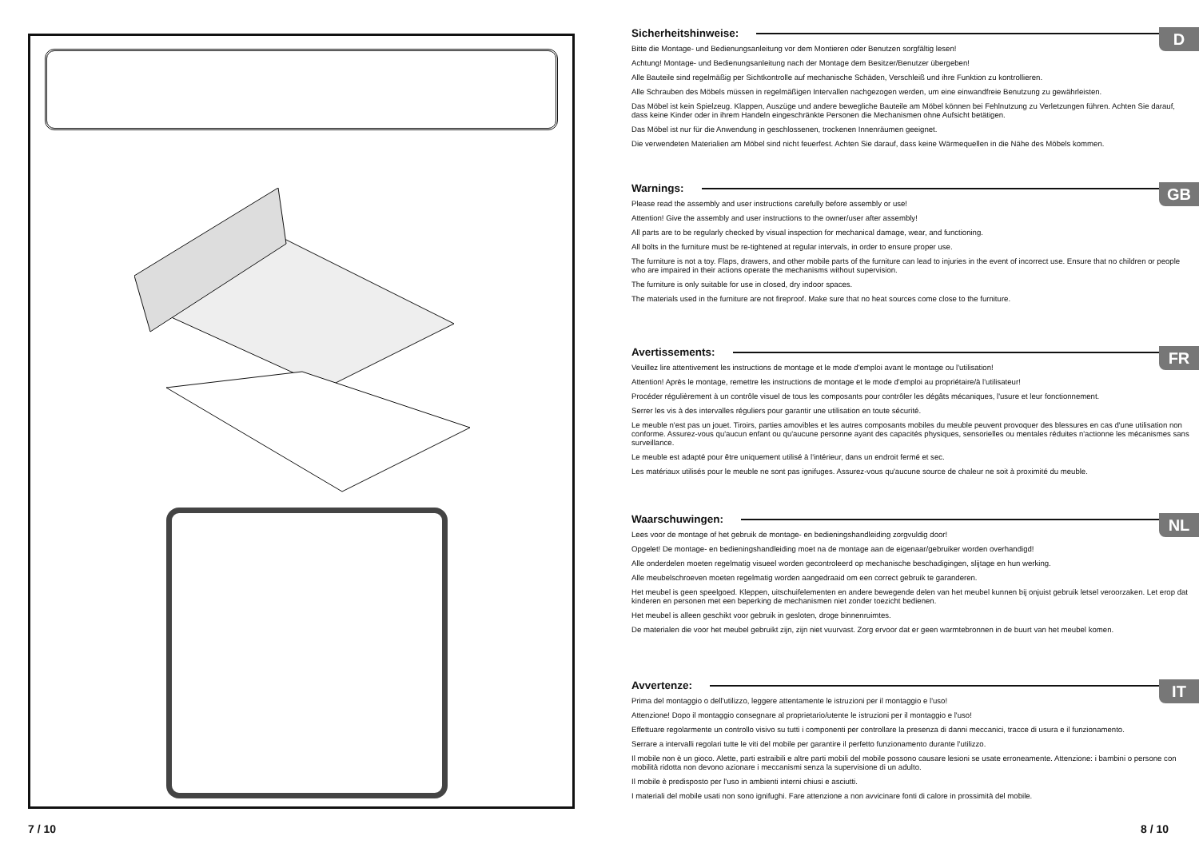7 / 10
Sicherheitshinweise:
D
Bitte die Montage- und Bedienungsanleitung vor dem Montieren oder Benutzen sorgfältig lesen!
Achtung! Montage- und Bedienungsanleitung nach der Montage dem Besitzer/Benutzer übergeben!
Alle Bauteile sind regelmäßig per Sichtkontrolle auf mechanische Schäden, Verschleiß und ihre Funktion zu kontrollieren.
Alle Schrauben des Möbels müssen in regelmäßigen Intervallen nachgezogen werden, um eine einwandfreie Benutzung zu gewährleisten.
Das Möbel ist kein Spielzeug. Klappen, Auszüge und andere bewegliche Bauteile am Möbel können bei Fehlnutzung zu Verletzungen führen. Achten Sie darauf, dass keine Kinder oder in ihrem Handeln eingeschränkte Personen die Mechanismen ohne Aufsicht betätigen.
Das Möbel ist nur für die Anwendung in geschlossenen, trockenen Innenräumen geeignet.
Die verwendeten Materialien am Möbel sind nicht feuerfest. Achten Sie darauf, dass keine Wärmequellen in die Nähe des Möbels kommen.
Warnings:
GB
Please read the assembly and user instructions carefully before assembly or use!
Attention! Give the assembly and user instructions to the owner/user after assembly!
All parts are to be regularly checked by visual inspection for mechanical damage, wear, and functioning.
All bolts in the furniture must be re-tightened at regular intervals, in order to ensure proper use.
The furniture is not a toy. Flaps, drawers, and other mobile parts of the furniture can lead to injuries in the event of incorrect use. Ensure that no children or people who are impaired in their actions operate the mechanisms without supervision.
The furniture is only suitable for use in closed, dry indoor spaces.
The materials used in the furniture are not fireproof. Make sure that no heat sources come close to the furniture.
Avertissements:
FR
Veuillez lire attentivement les instructions de montage et le mode d'emploi avant le montage ou l'utilisation!
Attention! Après le montage, remettre les instructions de montage et le mode d'emploi au propriétaire/à l'utilisateur!
Procéder régulièrement à un contrôle visuel de tous les composants pour contrôler les dégâts mécaniques, l'usure et leur fonctionnement.
Serrer les vis à des intervalles réguliers pour garantir une utilisation en toute sécurité.
Le meuble n'est pas un jouet. Tiroirs, parties amovibles et les autres composants mobiles du meuble peuvent provoquer des blessures en cas d'une utilisation non conforme. Assurez-vous qu'aucun enfant ou qu'aucune personne ayant des capacités physiques, sensorielles ou mentales réduites n'actionne les mécanismes sans surveillance.
Le meuble est adapté pour être uniquement utilisé à l'intérieur, dans un endroit fermé et sec.
Les matériaux utilisés pour le meuble ne sont pas ignifuges. Assurez-vous qu'aucune source de chaleur ne soit à proximité du meuble.
Waarschuwingen:
NL
Lees voor de montage of het gebruik de montage- en bedieningshandleiding zorgvuldig door!
Opgelet! De montage- en bedieningshandleiding moet na de montage aan de eigenaar/gebruiker worden overhandigd!
Alle onderdelen moeten regelmatig visueel worden gecontroleerd op mechanische beschadigingen, slijtage en hun werking.
Alle meubelschroeven moeten regelmatig worden aangedraaid om een correct gebruik te garanderen.
Het meubel is geen speelgoed. Kleppen, uitschuifelementen en andere bewegende delen van het meubel kunnen bij onjuist gebruik letsel veroorzaken. Let erop dat kinderen en personen met een beperking de mechanismen niet zonder toezicht bedienen.
Het meubel is alleen geschikt voor gebruik in gesloten, droge binnenruimtes.
De materialen die voor het meubel gebruikt zijn, zijn niet vuurvast. Zorg ervoor dat er geen warmtebronnen in de buurt van het meubel komen.
Avvertenze:
IT
Prima del montaggio o dell'utilizzo, leggere attentamente le istruzioni per il montaggio e l'uso!
Attenzione! Dopo il montaggio consegnare al proprietario/utente le istruzioni per il montaggio e l'uso!
Effettuare regolarmente un controllo visivo su tutti i componenti per controllare la presenza di danni meccanici, tracce di usura e il funzionamento.
Serrare a intervalli regolari tutte le viti del mobile per garantire il perfetto funzionamento durante l'utilizzo.
Il mobile non è un gioco. Alette, parti estraibili e altre parti mobili del mobile possono causare lesioni se usate erroneamente. Attenzione: i bambini o persone con mobilità ridotta non devono azionare i meccanismi senza la supervisione di un adulto.
Il mobile è predisposto per l'uso in ambienti interni chiusi e asciutti.
I materiali del mobile usati non sono ignifughi. Fare attenzione a non avvicinare fonti di calore in prossimità del mobile.
8 / 10